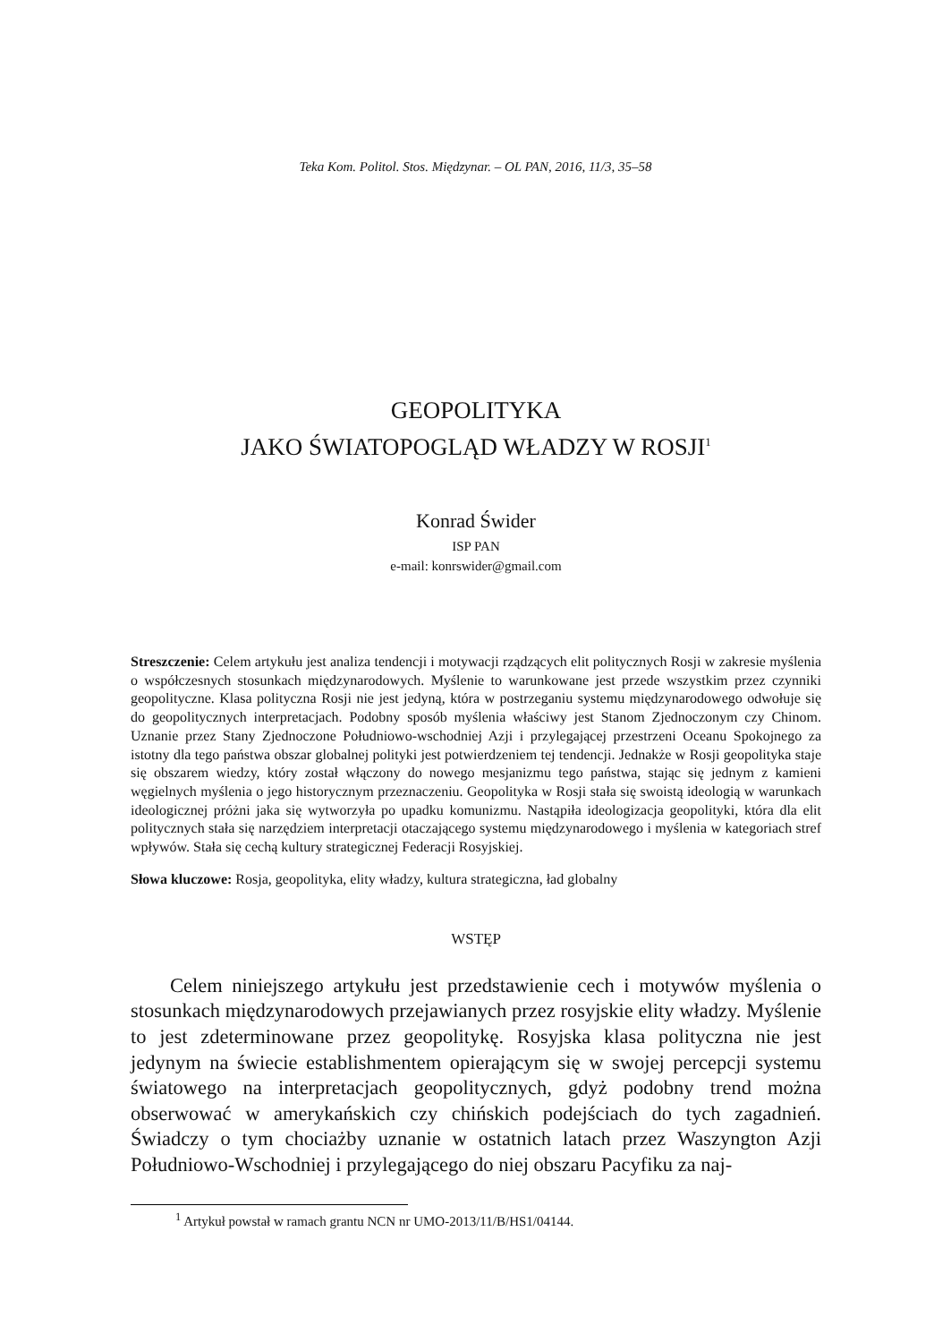Teka Kom. Politol. Stos. Międzynar. – OL PAN, 2016, 11/3, 35–58
GEOPOLITYKA
JAKO ŚWIATOPOGLĄD WŁADZY W ROSJI<sup>1</sup>
Konrad Świder
ISP PAN
e-mail: konrswider@gmail.com
Streszczenie: Celem artykułu jest analiza tendencji i motywacji rządzących elit politycznych Rosji w zakresie myślenia o współczesnych stosunkach międzynarodowych. Myślenie to warunkowane jest przede wszystkim przez czynniki geopolityczne. Klasa polityczna Rosji nie jest jedyną, która w postrzeganiu systemu międzynarodowego odwołuje się do geopolitycznych interpretacjach. Podobny sposób myślenia właściwy jest Stanom Zjednoczonym czy Chinom. Uznanie przez Stany Zjednoczone Południowo-wschodniej Azji i przylegającej przestrzeni Oceanu Spokojnego za istotny dla tego państwa obszar globalnej polityki jest potwierdzeniem tej tendencji. Jednakże w Rosji geopolityka staje się obszarem wiedzy, który został włączony do nowego mesjanizmu tego państwa, stając się jednym z kamieni węgielnych myślenia o jego historycznym przeznaczeniu. Geopolityka w Rosji stała się swoistą ideologią w warunkach ideologicznej próżni jaka się wytworzyła po upadku komunizmu. Nastąpiła ideologizacja geopolityki, która dla elit politycznych stała się narzędziem interpretacji otaczającego systemu międzynarodowego i myślenia w kategoriach stref wpływów. Stała się cechą kultury strategicznej Federacji Rosyjskiej.
Słowa kluczowe: Rosja, geopolityka, elity władzy, kultura strategiczna, ład globalny
WSTĘP
Celem niniejszego artykułu jest przedstawienie cech i motywów myślenia o stosunkach międzynarodowych przejawianych przez rosyjskie elity władzy. Myślenie to jest zdeterminowane przez geopolitykę. Rosyjska klasa polityczna nie jest jedynym na świecie establishmentem opierającym się w swojej percepcji systemu światowego na interpretacjach geopolitycznych, gdyż podobny trend można obserwować w amerykańskich czy chińskich podejściach do tych zagadnień. Świadczy o tym chociażby uznanie w ostatnich latach przez Waszyngton Azji Południowo-Wschodniej i przylegającego do niej obszaru Pacyfiku za naj-
<sup>1</sup> Artykuł powstał w ramach grantu NCN nr UMO-2013/11/B/HS1/04144.